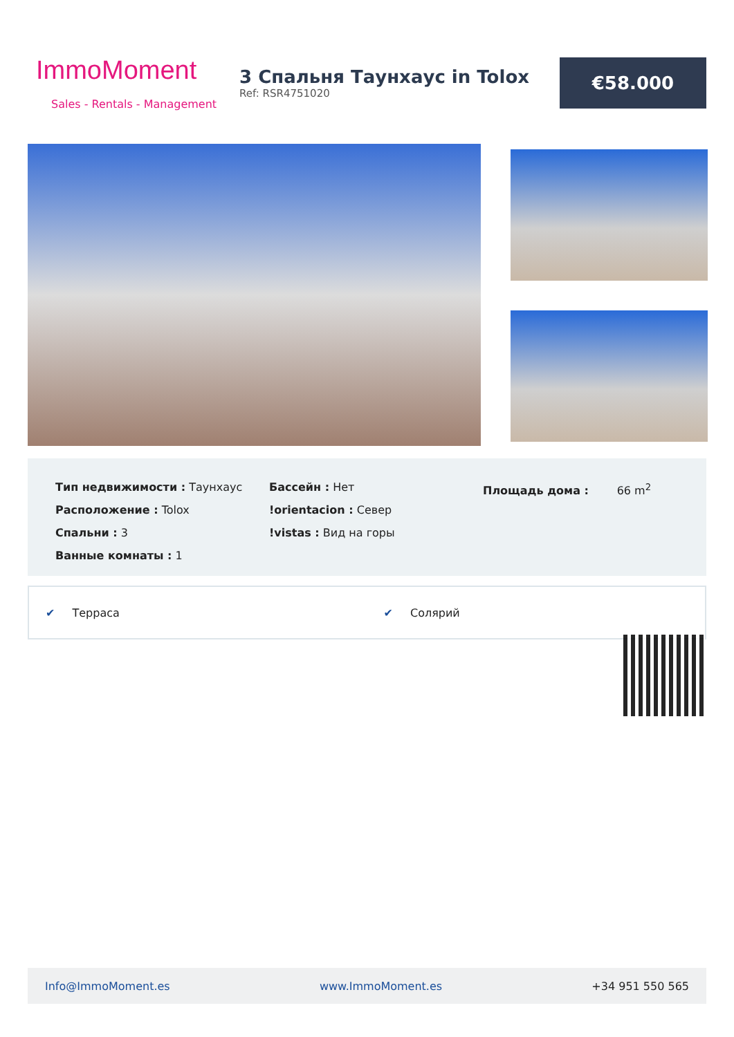ImmoMoment
Sales - Rentals - Management
3 Спальня Таунхаус in Tolox
Ref: RSR4751020
€58.000
Тип недвижимости : Таунхаус
Расположение : Tolox
Спальни : 3
Ванные комнаты : 1
Бассейн : Нет
!orientacion : Север
!vistas : Вид на горы
Площадь дома : 66 m<sup>2</sup>
✔ Терраса ✔ Солярий
Info@ImmoMoment.es www.ImmoMoment.es +34 951 550 565